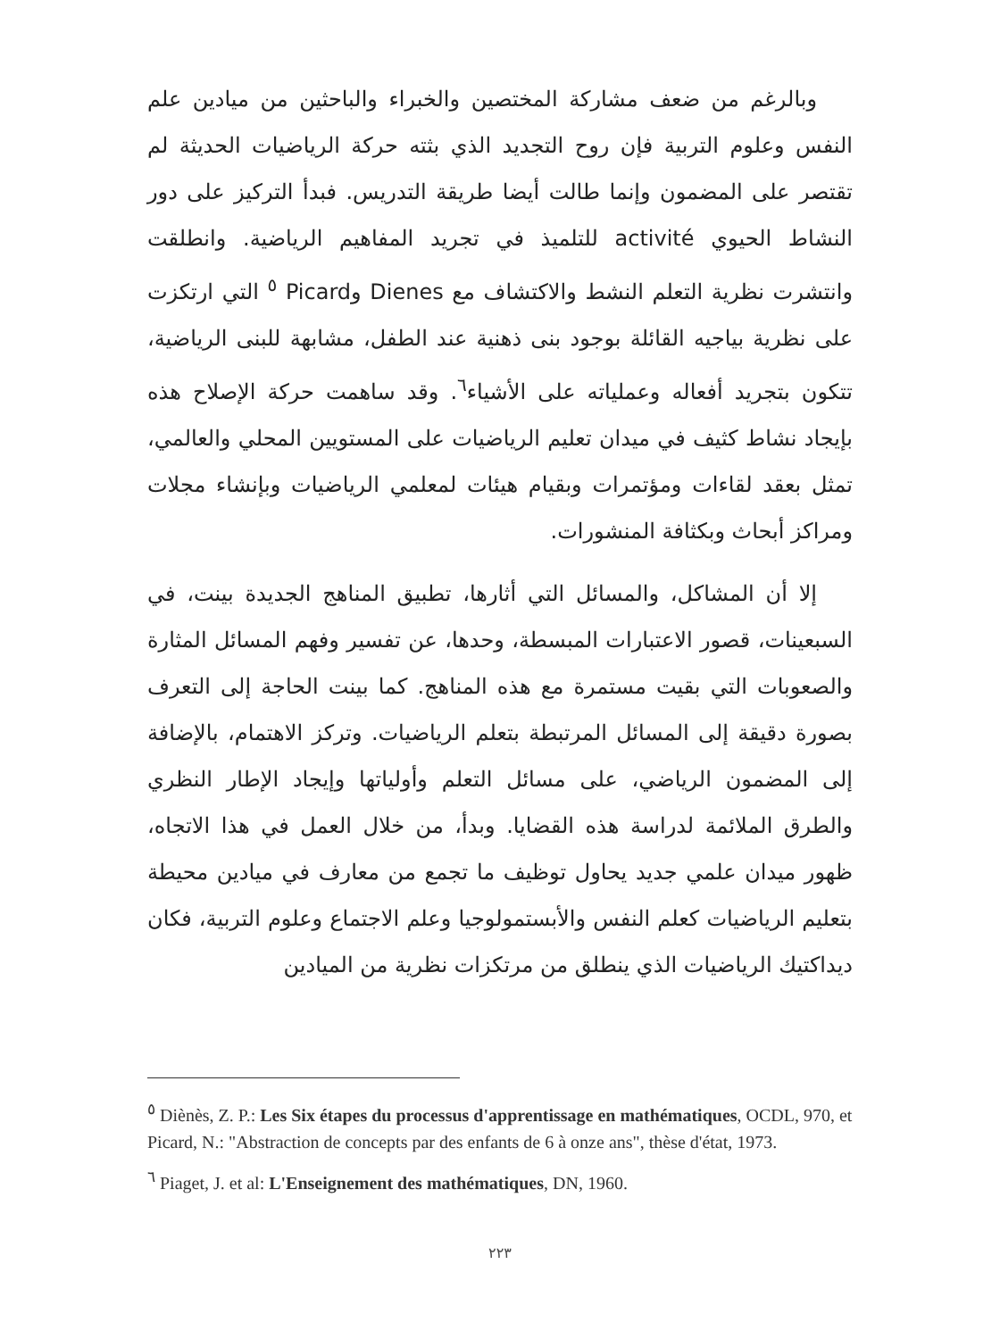وبالرغم من ضعف مشاركة المختصين والخبراء والباحثين من ميادين علم النفس وعلوم التربية فإن روح التجديد الذي بثته حركة الرياضيات الحديثة لم تقتصر على المضمون وإنما طالت أيضا طريقة التدريس. فبدأ التركيز على دور النشاط الحيوي activité للتلميذ في تجريد المفاهيم الرياضية. وانطلقت وانتشرت نظرية التعلم النشط والاكتشاف مع Dienes وPicard <sup>٥</sup> التي ارتكزت على نظرية بياجيه القائلة بوجود بنى ذهنية عند الطفل، مشابهة للبنى الرياضية، تتكون بتجريد أفعاله وعملياته على الأشياء<sup>٦</sup>. وقد ساهمت حركة الإصلاح هذه بإيجاد نشاط كثيف في ميدان تعليم الرياضيات على المستويين المحلي والعالمي، تمثل بعقد لقاءات ومؤتمرات وبقيام هيئات لمعلمي الرياضيات وبإنشاء مجلات ومراكز أبحاث وبكثافة المنشورات.
إلا أن المشاكل، والمسائل التي أثارها، تطبيق المناهج الجديدة بينت، في السبعينات، قصور الاعتبارات المبسطة، وحدها، عن تفسير وفهم المسائل المثارة والصعوبات التي بقيت مستمرة مع هذه المناهج. كما بينت الحاجة إلى التعرف بصورة دقيقة إلى المسائل المرتبطة بتعلم الرياضيات. وتركز الاهتمام، بالإضافة إلى المضمون الرياضي، على مسائل التعلم وأولياتها وإيجاد الإطار النظري والطرق الملائمة لدراسة هذه القضايا. وبدأ، من خلال العمل في هذا الاتجاه، ظهور ميدان علمي جديد يحاول توظيف ما تجمع من معارف في ميادين محيطة بتعليم الرياضيات كعلم النفس والأبستمولوجيا وعلم الاجتماع وعلوم التربية، فكان ديداكتيك الرياضيات الذي ينطلق من مرتكزات نظرية من الميادين
<sup>٥</sup> Diènès, Z. P.: Les Six étapes du processus d'apprentissage en mathématiques, OCDL, 970, et Picard, N.: "Abstraction de concepts par des enfants de 6 à onze ans", thèse d'état, 1973.
<sup>٦</sup> Piaget, J. et al: L'Enseignement des mathématiques, DN, 1960.
٢٢٣